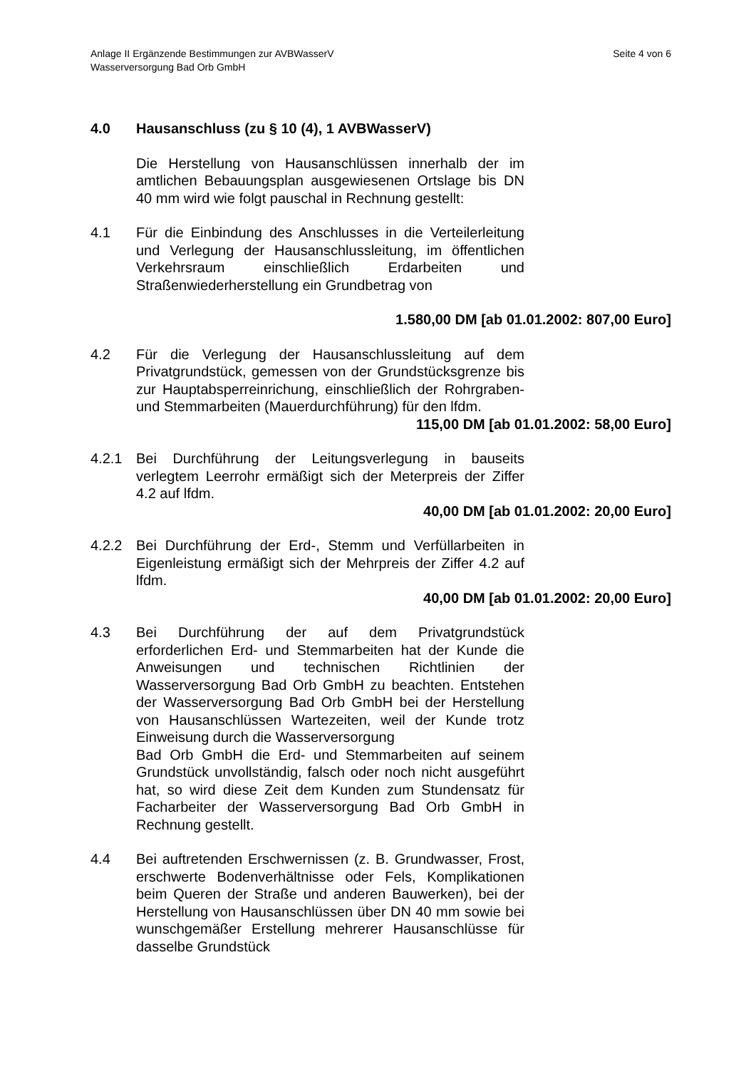Seite 4 von 6 Anlage II Ergänzende Bestimmungen zur AVBWasserV
Wasserversorgung Bad Orb GmbH
4.0 Hausanschluss (zu § 10 (4), 1 AVBWasserV)
Die Herstellung von Hausanschlüssen innerhalb der im amtlichen Bebauungsplan ausgewiesenen Ortslage bis DN 40 mm wird wie folgt pauschal in Rechnung gestellt:
4.1 Für die Einbindung des Anschlusses in die Verteilerleitung und Verlegung der Hausanschlussleitung, im öffentlichen Verkehrsraum einschließlich Erdarbeiten und Straßenwiederherstellung ein Grundbetrag von
1.580,00 DM [ab 01.01.2002: 807,00 Euro]
4.2 Für die Verlegung der Hausanschlussleitung auf dem Privatgrundstück, gemessen von der Grundstücksgrenze bis zur Hauptabsperreinrichung, einschließlich der Rohrgraben- und Stemmarbeiten (Mauerdurchführung) für den lfdm.
115,00 DM [ab 01.01.2002: 58,00 Euro]
4.2.1 Bei Durchführung der Leitungsverlegung in bauseits verlegtem Leerrohr ermäßigt sich der Meterpreis der Ziffer 4.2 auf lfdm.
40,00 DM [ab 01.01.2002: 20,00 Euro]
4.2.2 Bei Durchführung der Erd-, Stemm und Verfüllarbeiten in Eigenleistung ermäßigt sich der Mehrpreis der Ziffer 4.2 auf lfdm.
40,00 DM [ab 01.01.2002: 20,00 Euro]
4.3 Bei Durchführung der auf dem Privatgrundstück erforderlichen Erd- und Stemmarbeiten hat der Kunde die Anweisungen und technischen Richtlinien der Wasserversorgung Bad Orb GmbH zu beachten. Entstehen der Wasserversorgung Bad Orb GmbH bei der Herstellung von Hausanschlüssen Wartezeiten, weil der Kunde trotz Einweisung durch die Wasserversorgung
Bad Orb GmbH die Erd- und Stemmarbeiten auf seinem Grundstück unvollständig, falsch oder noch nicht ausgeführt hat, so wird diese Zeit dem Kunden zum Stundensatz für Facharbeiter der Wasserversorgung Bad Orb GmbH in Rechnung gestellt.
4.4 Bei auftretenden Erschwernissen (z. B. Grundwasser, Frost, erschwerte Bodenverhältnisse oder Fels, Komplikationen beim Queren der Straße und anderen Bauwerken), bei der Herstellung von Hausanschlüssen über DN 40 mm sowie bei wunschgemäßer Erstellung mehrerer Hausanschlüsse für dasselbe Grundstück